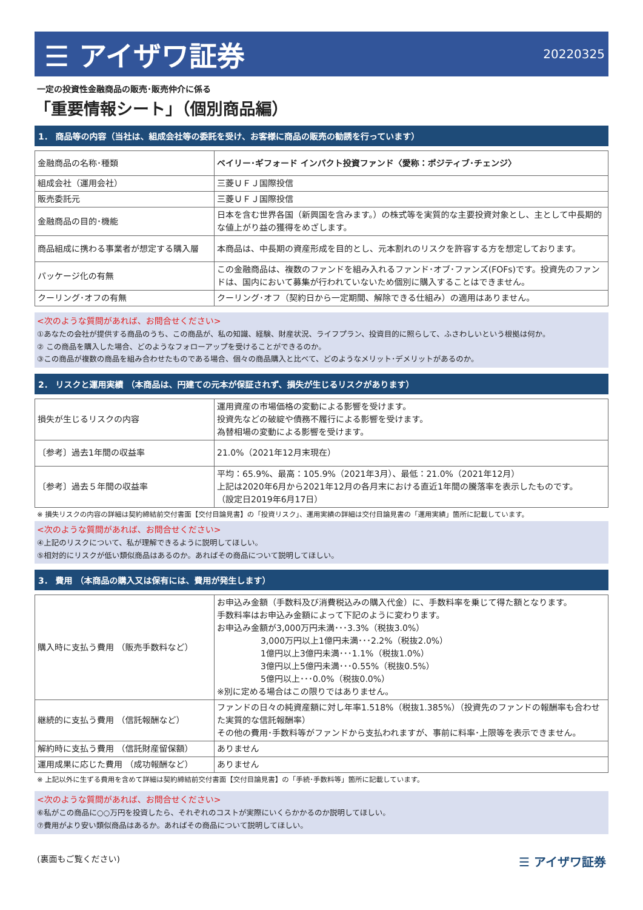☰ アイザワ証券 20220325
一定の投資性金融商品の販売･販売仲介に係る
「重要情報シート」（個別商品編）
1． 商品等の内容（当社は、組成会社等の委託を受け、お客様に商品の販売の勧誘を行っています）
| 金融商品の名称･種類 | ベイリー･ギフォード インパクト投資ファンド〈愛称：ポジティブ･チェンジ〉 |
| 組成会社（運用会社） | 三菱ＵＦＪ国際投信 |
| 販売委託元 | 三菱ＵＦＪ国際投信 |
| 金融商品の目的･機能 | 日本を含む世界各国（新興国を含みます。）の株式等を実質的な主要投資対象とし、主として中長期的な値上がり益の獲得をめざします。 |
| 商品組成に携わる事業者が想定する購入層 | 本商品は、中長期の資産形成を目的とし、元本割れのリスクを許容する方を想定しております。 |
| パッケージ化の有無 | この金融商品は、複数のファンドを組み入れるファンド･オブ･ファンズ(FOFs)です。投資先のファンドは、国内において募集が行われていないため個別に購入することはできません。 |
| クーリング･オフの有無 | クーリング･オフ（契約日から一定期間、解除できる仕組み）の適用はありません。 |
<次のような質問があれば、お問合せください>
①あなたの会社が提供する商品のうち、この商品が、私の知識、経験、財産状況、ライフプラン、投資目的に照らして、ふさわしいという根拠は何か。
② この商品を購入した場合、どのようなフォローアップを受けることができるのか。
③この商品が複数の商品を組み合わせたものである場合、個々の商品購入と比べて、どのようなメリット･デメリットがあるのか。
2． リスクと運用実績 （本商品は、円建ての元本が保証されず、損失が生じるリスクがあります）
| 損失が生じるリスクの内容 | 運用資産の市場価格の変動による影響を受けます。 投資先などの破綻や債務不履行による影響を受けます。 為替相場の変動による影響を受けます。 |
| 〔参考〕過去1年間の収益率 | 21.0%（2021年12月末現在） |
| 〔参考〕過去５年間の収益率 | 平均：65.9%、最高：105.9%（2021年3月）、最低：21.0%（2021年12月） 上記は2020年6月から2021年12月の各月末における直近1年間の騰落率を表示したものです。 （設定日2019年6月17日） |
※ 損失リスクの内容の詳細は契約締結前交付書面【交付目論見書】の「投資リスク」、運用実績の詳細は交付目論見書の「運用実績」箇所に記載しています。
<次のような質問があれば、お問合せください>
④上記のリスクについて、私が理解できるように説明してほしい。
⑤相対的にリスクが低い類似商品はあるのか。あればその商品について説明してほしい。
3． 費用 （本商品の購入又は保有には、費用が発生します）
| 購入時に支払う費用 （販売手数料など） | お申込み金額（手数料及び消費税込みの購入代金）に、手数料率を乗じて得た額となります。 手数料率はお申込み金額によって下記のように変わります。 お申込み金額が3,000万円未満･･･3.3%（税抜3.0%） 3,000万円以上1億円未満･･･2.2%（税抜2.0%） 1億円以上3億円未満･･･1.1%（税抜1.0%） 3億円以上5億円未満･･･0.55%（税抜0.5%） 5億円以上･･･0.0%（税抜0.0%） ※別に定める場合はこの限りではありません。 |
| 継続的に支払う費用 （信託報酬など） | ファンドの日々の純資産額に対し年率1.518%（税抜1.385%）（投資先のファンドの報酬率も合わせた実質的な信託報酬率） その他の費用･手数料等がファンドから支払われますが、事前に料率･上限等を表示できません。 |
| 解約時に支払う費用 （信託財産留保額） | ありません |
| 運用成果に応じた費用 （成功報酬など） | ありません |
※ 上記以外に生ずる費用を含めて詳細は契約締結前交付書面【交付目論見書】の「手続･手数料等」箇所に記載しています。
<次のような質問があれば、お問合せください>
⑥私がこの商品に○○万円を投資したら、それぞれのコストが実際にいくらかかるのか説明してほしい。
⑦費用がより安い類似商品はあるか。あればその商品について説明してほしい。
(裏面もご覧ください) ☰ アイザワ証券